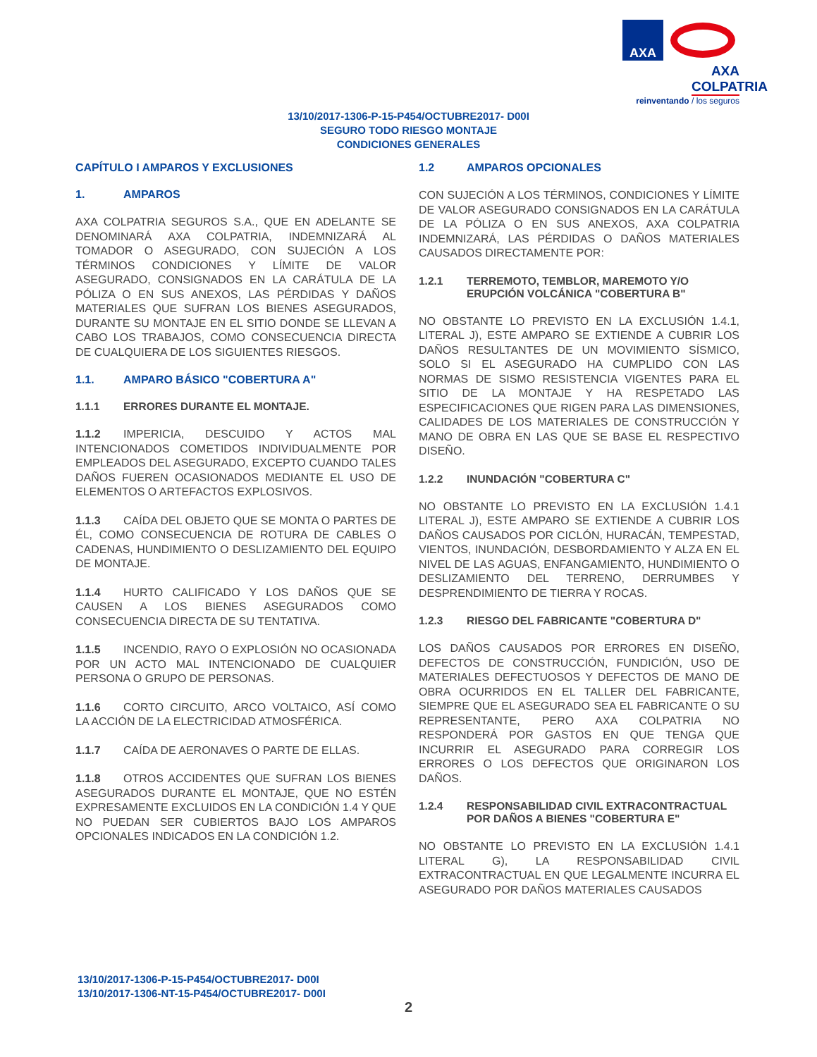AXA
AXA COLPATRIA
reinventando / los seguros
13/10/2017-1306-P-15-P454/OCTUBRE2017- D00I
SEGURO TODO RIESGO MONTAJE
CONDICIONES GENERALES
CAPÍTULO I AMPAROS Y EXCLUSIONES
1. AMPAROS
AXA COLPATRIA SEGUROS S.A., QUE EN ADELANTE SE DENOMINARÁ AXA COLPATRIA, INDEMNIZARÁ AL TOMADOR O ASEGURADO, CON SUJECIÓN A LOS TÉRMINOS CONDICIONES Y LÍMITE DE VALOR ASEGURADO, CONSIGNADOS EN LA CARÁTULA DE LA PÓLIZA O EN SUS ANEXOS, LAS PÉRDIDAS Y DAÑOS MATERIALES QUE SUFRAN LOS BIENES ASEGURADOS, DURANTE SU MONTAJE EN EL SITIO DONDE SE LLEVAN A CABO LOS TRABAJOS, COMO CONSECUENCIA DIRECTA DE CUALQUIERA DE LOS SIGUIENTES RIESGOS.
1.1. AMPARO BÁSICO "COBERTURA A"
1.1.1 ERRORES DURANTE EL MONTAJE.
1.1.2 IMPERICIA, DESCUIDO Y ACTOS MAL INTENCIONADOS COMETIDOS INDIVIDUALMENTE POR EMPLEADOS DEL ASEGURADO, EXCEPTO CUANDO TALES DAÑOS FUEREN OCASIONADOS MEDIANTE EL USO DE ELEMENTOS O ARTEFACTOS EXPLOSIVOS.
1.1.3 CAÍDA DEL OBJETO QUE SE MONTA O PARTES DE ÉL, COMO CONSECUENCIA DE ROTURA DE CABLES O CADENAS, HUNDIMIENTO O DESLIZAMIENTO DEL EQUIPO DE MONTAJE.
1.1.4 HURTO CALIFICADO Y LOS DAÑOS QUE SE CAUSEN A LOS BIENES ASEGURADOS COMO CONSECUENCIA DIRECTA DE SU TENTATIVA.
1.1.5 INCENDIO, RAYO O EXPLOSIÓN NO OCASIONADA POR UN ACTO MAL INTENCIONADO DE CUALQUIER PERSONA O GRUPO DE PERSONAS.
1.1.6 CORTO CIRCUITO, ARCO VOLTAICO, ASÍ COMO LA ACCIÓN DE LA ELECTRICIDAD ATMOSFÉRICA.
1.1.7 CAÍDA DE AERONAVES O PARTE DE ELLAS.
1.1.8 OTROS ACCIDENTES QUE SUFRAN LOS BIENES ASEGURADOS DURANTE EL MONTAJE, QUE NO ESTÉN EXPRESAMENTE EXCLUIDOS EN LA CONDICIÓN 1.4 Y QUE NO PUEDAN SER CUBIERTOS BAJO LOS AMPAROS OPCIONALES INDICADOS EN LA CONDICIÓN 1.2.
1.2 AMPAROS OPCIONALES
CON SUJECIÓN A LOS TÉRMINOS, CONDICIONES Y LÍMITE DE VALOR ASEGURADO CONSIGNADOS EN LA CARÁTULA DE LA PÓLIZA O EN SUS ANEXOS, AXA COLPATRIA INDEMNIZARÁ, LAS PÉRDIDAS O DAÑOS MATERIALES CAUSADOS DIRECTAMENTE POR:
1.2.1 TERREMOTO, TEMBLOR, MAREMOTO Y/O ERUPCIÓN VOLCÁNICA "COBERTURA B"
NO OBSTANTE LO PREVISTO EN LA EXCLUSIÓN 1.4.1, LITERAL J), ESTE AMPARO SE EXTIENDE A CUBRIR LOS DAÑOS RESULTANTES DE UN MOVIMIENTO SÍSMICO, SOLO SI EL ASEGURADO HA CUMPLIDO CON LAS NORMAS DE SISMO RESISTENCIA VIGENTES PARA EL SITIO DE LA MONTAJE Y HA RESPETADO LAS ESPECIFICACIONES QUE RIGEN PARA LAS DIMENSIONES, CALIDADES DE LOS MATERIALES DE CONSTRUCCIÓN Y MANO DE OBRA EN LAS QUE SE BASE EL RESPECTIVO DISEÑO.
1.2.2 INUNDACIÓN "COBERTURA C"
NO OBSTANTE LO PREVISTO EN LA EXCLUSIÓN 1.4.1 LITERAL J), ESTE AMPARO SE EXTIENDE A CUBRIR LOS DAÑOS CAUSADOS POR CICLÓN, HURACÁN, TEMPESTAD, VIENTOS, INUNDACIÓN, DESBORDAMIENTO Y ALZA EN EL NIVEL DE LAS AGUAS, ENFANGAMIENTO, HUNDIMIENTO O DESLIZAMIENTO DEL TERRENO, DERRUMBES Y DESPRENDIMIENTO DE TIERRA Y ROCAS.
1.2.3 RIESGO DEL FABRICANTE "COBERTURA D"
LOS DAÑOS CAUSADOS POR ERRORES EN DISEÑO, DEFECTOS DE CONSTRUCCIÓN, FUNDICIÓN, USO DE MATERIALES DEFECTUOSOS Y DEFECTOS DE MANO DE OBRA OCURRIDOS EN EL TALLER DEL FABRICANTE, SIEMPRE QUE EL ASEGURADO SEA EL FABRICANTE O SU REPRESENTANTE, PERO AXA COLPATRIA NO RESPONDERÁ POR GASTOS EN QUE TENGA QUE INCURRIR EL ASEGURADO PARA CORREGIR LOS ERRORES O LOS DEFECTOS QUE ORIGINARON LOS DAÑOS.
1.2.4 RESPONSABILIDAD CIVIL EXTRACONTRACTUAL POR DAÑOS A BIENES "COBERTURA E"
NO OBSTANTE LO PREVISTO EN LA EXCLUSIÓN 1.4.1 LITERAL G), LA RESPONSABILIDAD CIVIL EXTRACONTRACTUAL EN QUE LEGALMENTE INCURRA EL ASEGURADO POR DAÑOS MATERIALES CAUSADOS
13/10/2017-1306-P-15-P454/OCTUBRE2017- D00I
13/10/2017-1306-NT-15-P454/OCTUBRE2017- D00I
2